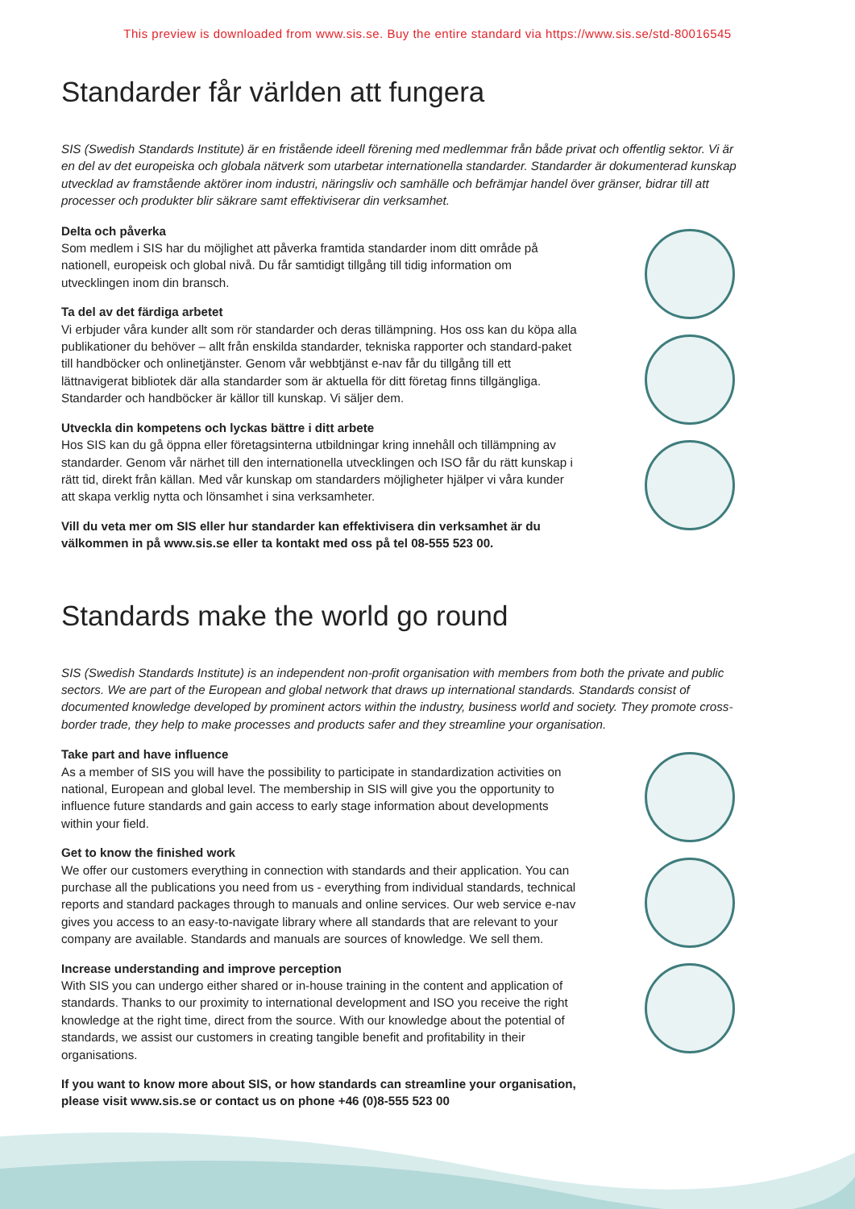This preview is downloaded from www.sis.se. Buy the entire standard via https://www.sis.se/std-80016545
Standarder får världen att fungera
SIS (Swedish Standards Institute) är en fristående ideell förening med medlemmar från både privat och offentlig sektor. Vi är en del av det europeiska och globala nätverk som utarbetar internationella standarder. Standarder är dokumenterad kunskap utvecklad av framstående aktörer inom industri, näringsliv och samhälle och befrämjar handel över gränser, bidrar till att processer och produkter blir säkrare samt effektiviserar din verksamhet.
Delta och påverka
Som medlem i SIS har du möjlighet att påverka framtida standarder inom ditt område på nationell, europeisk och global nivå. Du får samtidigt tillgång till tidig information om utvecklingen inom din bransch.
Ta del av det färdiga arbetet
Vi erbjuder våra kunder allt som rör standarder och deras tillämpning. Hos oss kan du köpa alla publikationer du behöver – allt från enskilda standarder, tekniska rapporter och standard-paket till handböcker och onlinetjänster. Genom vår webbtjänst e-nav får du tillgång till ett lättnavigerat bibliotek där alla standarder som är aktuella för ditt företag finns tillgängliga. Standarder och handböcker är källor till kunskap. Vi säljer dem.
Utveckla din kompetens och lyckas bättre i ditt arbete
Hos SIS kan du gå öppna eller företagsinterna utbildningar kring innehåll och tillämpning av standarder. Genom vår närhet till den internationella utvecklingen och ISO får du rätt kunskap i rätt tid, direkt från källan. Med vår kunskap om standarders möjligheter hjälper vi våra kunder att skapa verklig nytta och lönsamhet i sina verksamheter.
Vill du veta mer om SIS eller hur standarder kan effektivisera din verksamhet är du välkommen in på www.sis.se eller ta kontakt med oss på tel 08-555 523 00.
Standards make the world go round
SIS (Swedish Standards Institute) is an independent non-profit organisation with members from both the private and public sectors. We are part of the European and global network that draws up international standards. Standards consist of documented knowledge developed by prominent actors within the industry, business world and society. They promote cross-border trade, they help to make processes and products safer and they streamline your organisation.
Take part and have influence
As a member of SIS you will have the possibility to participate in standardization activities on national, European and global level. The membership in SIS will give you the opportunity to influence future standards and gain access to early stage information about developments within your field.
Get to know the finished work
We offer our customers everything in connection with standards and their application. You can purchase all the publications you need from us - everything from individual standards, technical reports and standard packages through to manuals and online services. Our web service e-nav gives you access to an easy-to-navigate library where all standards that are relevant to your company are available. Standards and manuals are sources of knowledge. We sell them.
Increase understanding and improve perception
With SIS you can undergo either shared or in-house training in the content and application of standards. Thanks to our proximity to international development and ISO you receive the right knowledge at the right time, direct from the source. With our knowledge about the potential of standards, we assist our customers in creating tangible benefit and profitability in their organisations.
If you want to know more about SIS, or how standards can streamline your organisation, please visit www.sis.se or contact us on phone +46 (0)8-555 523 00